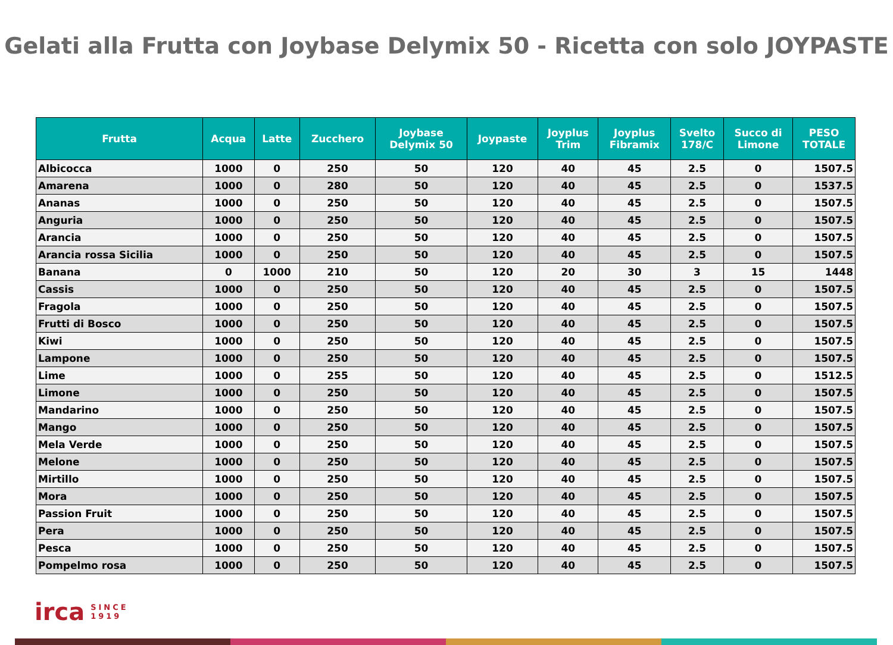Gelati alla Frutta con Joybase Delymix 50 - Ricetta con solo JOYPASTE
| Frutta | Acqua | Latte | Zucchero | Joybase Delymix 50 | Joypaste | Joyplus Trim | Joyplus Fibramix | Svelto 178/C | Succo di Limone | PESO TOTALE |
| --- | --- | --- | --- | --- | --- | --- | --- | --- | --- | --- |
| Albicocca | 1000 | 0 | 250 | 50 | 120 | 40 | 45 | 2.5 | 0 | 1507.5 |
| Amarena | 1000 | 0 | 280 | 50 | 120 | 40 | 45 | 2.5 | 0 | 1537.5 |
| Ananas | 1000 | 0 | 250 | 50 | 120 | 40 | 45 | 2.5 | 0 | 1507.5 |
| Anguria | 1000 | 0 | 250 | 50 | 120 | 40 | 45 | 2.5 | 0 | 1507.5 |
| Arancia | 1000 | 0 | 250 | 50 | 120 | 40 | 45 | 2.5 | 0 | 1507.5 |
| Arancia rossa Sicilia | 1000 | 0 | 250 | 50 | 120 | 40 | 45 | 2.5 | 0 | 1507.5 |
| Banana | 0 | 1000 | 210 | 50 | 120 | 20 | 30 | 3 | 15 | 1448 |
| Cassis | 1000 | 0 | 250 | 50 | 120 | 40 | 45 | 2.5 | 0 | 1507.5 |
| Fragola | 1000 | 0 | 250 | 50 | 120 | 40 | 45 | 2.5 | 0 | 1507.5 |
| Frutti di Bosco | 1000 | 0 | 250 | 50 | 120 | 40 | 45 | 2.5 | 0 | 1507.5 |
| Kiwi | 1000 | 0 | 250 | 50 | 120 | 40 | 45 | 2.5 | 0 | 1507.5 |
| Lampone | 1000 | 0 | 250 | 50 | 120 | 40 | 45 | 2.5 | 0 | 1507.5 |
| Lime | 1000 | 0 | 255 | 50 | 120 | 40 | 45 | 2.5 | 0 | 1512.5 |
| Limone | 1000 | 0 | 250 | 50 | 120 | 40 | 45 | 2.5 | 0 | 1507.5 |
| Mandarino | 1000 | 0 | 250 | 50 | 120 | 40 | 45 | 2.5 | 0 | 1507.5 |
| Mango | 1000 | 0 | 250 | 50 | 120 | 40 | 45 | 2.5 | 0 | 1507.5 |
| Mela Verde | 1000 | 0 | 250 | 50 | 120 | 40 | 45 | 2.5 | 0 | 1507.5 |
| Melone | 1000 | 0 | 250 | 50 | 120 | 40 | 45 | 2.5 | 0 | 1507.5 |
| Mirtillo | 1000 | 0 | 250 | 50 | 120 | 40 | 45 | 2.5 | 0 | 1507.5 |
| Mora | 1000 | 0 | 250 | 50 | 120 | 40 | 45 | 2.5 | 0 | 1507.5 |
| Passion Fruit | 1000 | 0 | 250 | 50 | 120 | 40 | 45 | 2.5 | 0 | 1507.5 |
| Pera | 1000 | 0 | 250 | 50 | 120 | 40 | 45 | 2.5 | 0 | 1507.5 |
| Pesca | 1000 | 0 | 250 | 50 | 120 | 40 | 45 | 2.5 | 0 | 1507.5 |
| Pompelmo rosa | 1000 | 0 | 250 | 50 | 120 | 40 | 45 | 2.5 | 0 | 1507.5 |
irca SINCE
1919